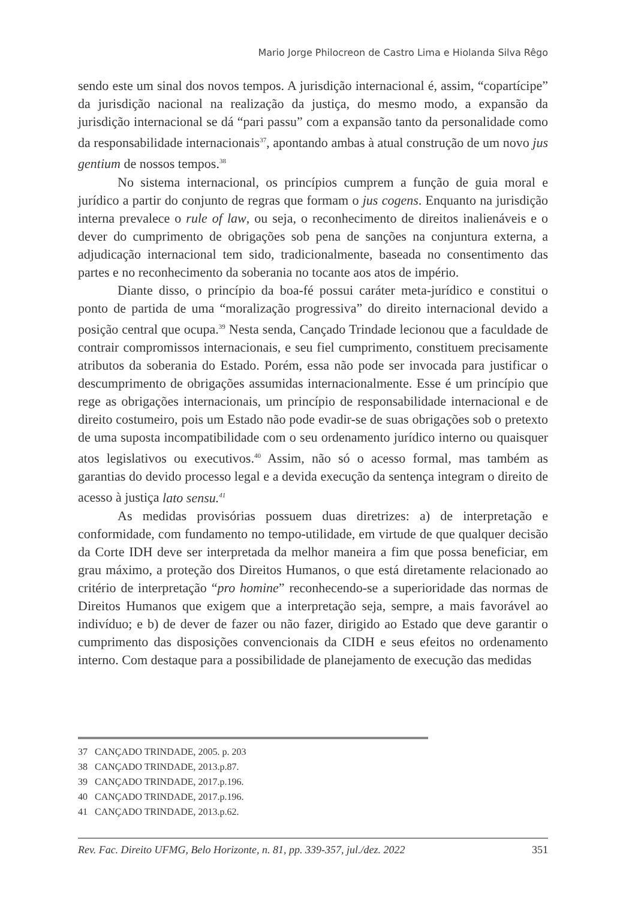Mario Jorge Philocreon de Castro Lima e Hiolanda Silva Rêgo
sendo este um sinal dos novos tempos. A jurisdição internacional é, assim, “copartícipe” da jurisdição nacional na realização da justiça, do mesmo modo, a expansão da jurisdição internacional se dá “pari passu” com a expansão tanto da personalidade como da responsabilidade internacionais<sup>37</sup>, apontando ambas à atual construção de um novo jus gentium de nossos tempos.<sup>38</sup>
No sistema internacional, os princípios cumprem a função de guia moral e jurídico a partir do conjunto de regras que formam o jus cogens. Enquanto na jurisdição interna prevalece o rule of law, ou seja, o reconhecimento de direitos inalienáveis e o dever do cumprimento de obrigações sob pena de sanções na conjuntura externa, a adjudicação internacional tem sido, tradicionalmente, baseada no consentimento das partes e no reconhecimento da soberania no tocante aos atos de império.
Diante disso, o princípio da boa-fé possui caráter meta-jurídico e constitui o ponto de partida de uma “moralização progressiva” do direito internacional devido a posição central que ocupa.<sup>39</sup> Nesta senda, Cançado Trindade lecionou que a faculdade de contrair compromissos internacionais, e seu fiel cumprimento, constituem precisamente atributos da soberania do Estado. Porém, essa não pode ser invocada para justificar o descumprimento de obrigações assumidas internacionalmente. Esse é um princípio que rege as obrigações internacionais, um princípio de responsabilidade internacional e de direito costumeiro, pois um Estado não pode evadir-se de suas obrigações sob o pretexto de uma suposta incompatibilidade com o seu ordenamento jurídico interno ou quaisquer atos legislativos ou executivos.<sup>40</sup> Assim, não só o acesso formal, mas também as garantias do devido processo legal e a devida execução da sentença integram o direito de acesso à justiça lato sensu.<sup>41</sup>
As medidas provisórias possuem duas diretrizes: a) de interpretação e conformidade, com fundamento no tempo-utilidade, em virtude de que qualquer decisão da Corte IDH deve ser interpretada da melhor maneira a fim que possa beneficiar, em grau máximo, a proteção dos Direitos Humanos, o que está diretamente relacionado ao critério de interpretação “pro homine” reconhecendo-se a superioridade das normas de Direitos Humanos que exigem que a interpretação seja, sempre, a mais favorável ao indivíduo; e b) de dever de fazer ou não fazer, dirigido ao Estado que deve garantir o cumprimento das disposições convencionais da CIDH e seus efeitos no ordenamento interno. Com destaque para a possibilidade de planejamento de execução das medidas
37 CANÇADO TRINDADE, 2005. p. 203
38 CANÇADO TRINDADE, 2013.p.87.
39 CANÇADO TRINDADE, 2017.p.196.
40 CANÇADO TRINDADE, 2017.p.196.
41 CANÇADO TRINDADE, 2013.p.62.
Rev. Fac. Direito UFMG, Belo Horizonte, n. 81, pp. 339-357, jul./dez. 2022 351